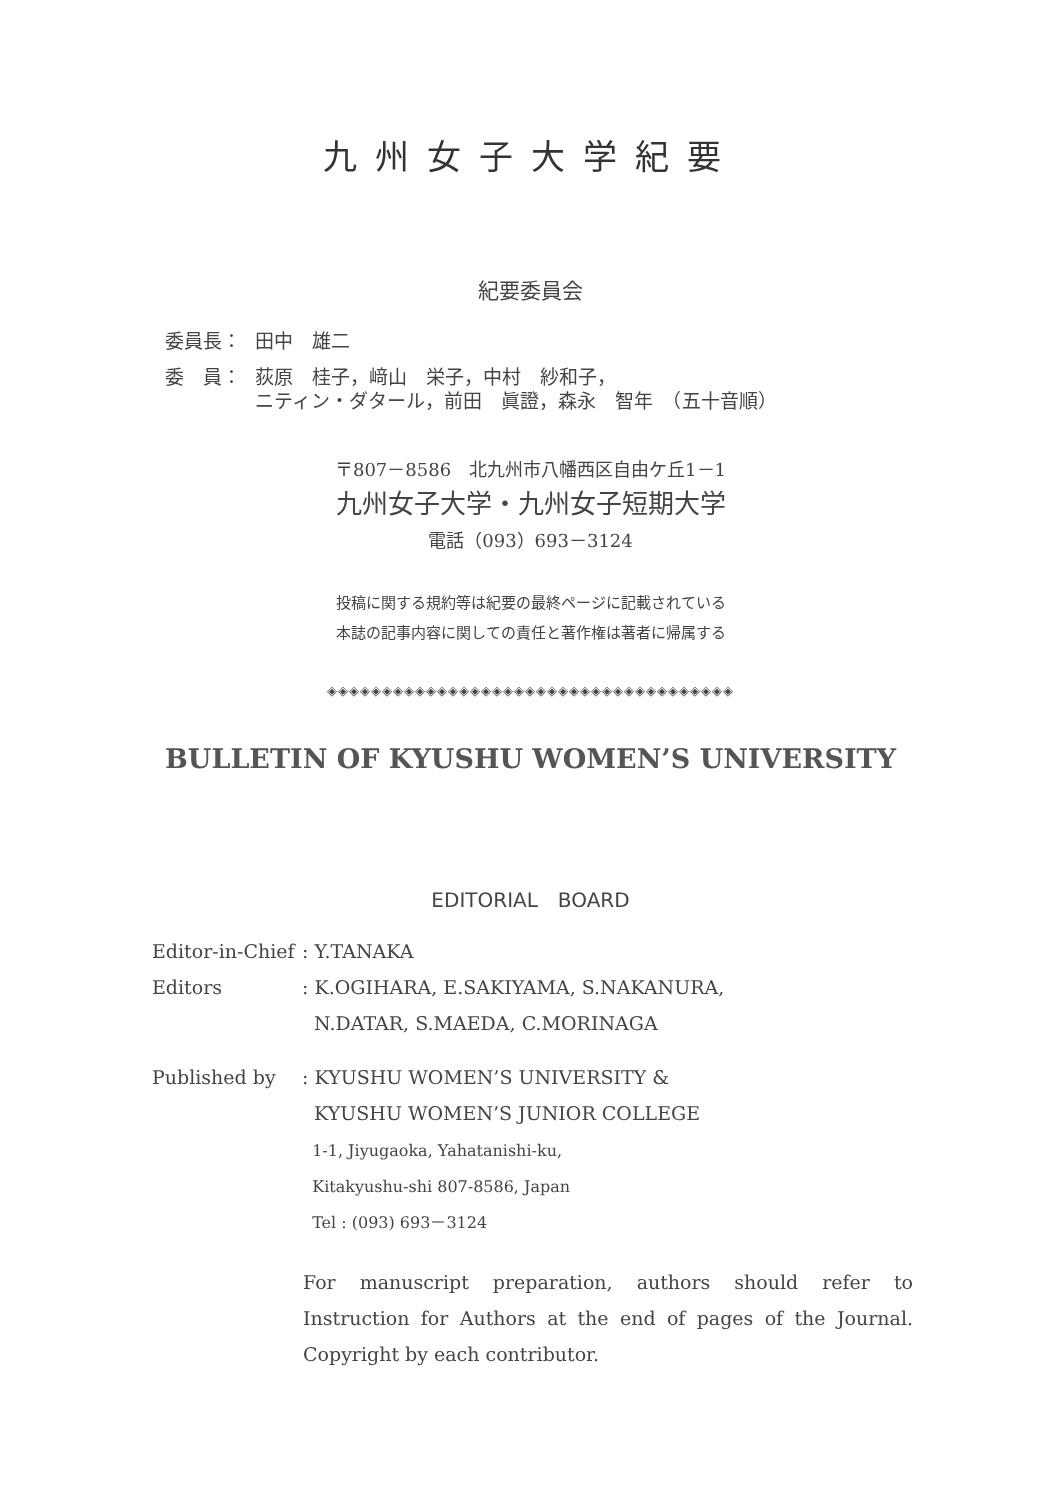九州女子大学紀要
紀要委員会
委員長： 田中　雄二
委　員： 荻原　桂子，﨑山　栄子，中村　紗和子，
ニティン・ダタール，前田　眞證，森永　智年　（五十音順）
〒807－8586　北九州市八幡西区自由ケ丘1－1
九州女子大学・九州女子短期大学
電話（093）693－3124
投稿に関する規約等は紀要の最終ページに記載されている
本誌の記事内容に関しての責任と著作権は著者に帰属する
◈◈◈◈◈◈◈◈◈◈◈◈◈◈◈◈◈◈◈◈◈◈◈◈◈◈◈◈◈◈◈◈◈◈◈◈◈
BULLETIN OF KYUSHU WOMEN’S UNIVERSITY
EDITORIAL　BOARD
Editor-in-Chief: Y.TANAKA
Editors: K.OGIHARA, E.SAKIYAMA, S.NAKANURA,
N.DATAR, S.MAEDA, C.MORINAGA
Published by: KYUSHU WOMEN’S UNIVERSITY &
KYUSHU WOMEN’S JUNIOR COLLEGE
1-1, Jiyugaoka, Yahatanishi-ku,
Kitakyushu-shi 807-8586, Japan
Tel : (093) 693－3124
For manuscript preparation, authors should refer to Instruction for Authors at the end of pages of the Journal. Copyright by each contributor.